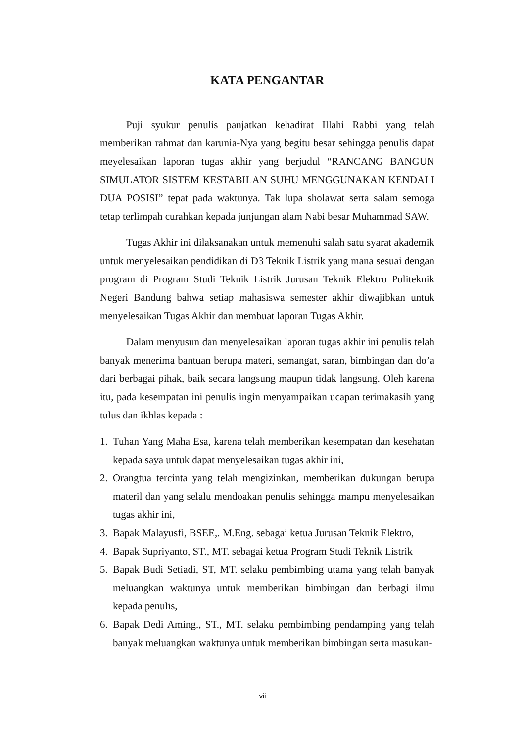KATA PENGANTAR
Puji syukur penulis panjatkan kehadirat Illahi Rabbi yang telah memberikan rahmat dan karunia-Nya yang begitu besar sehingga penulis dapat meyelesaikan laporan tugas akhir yang berjudul “RANCANG BANGUN SIMULATOR SISTEM KESTABILAN SUHU MENGGUNAKAN KENDALI DUA POSISI” tepat pada waktunya. Tak lupa sholawat serta salam semoga tetap terlimpah curahkan kepada junjungan alam Nabi besar Muhammad SAW.
Tugas Akhir ini dilaksanakan untuk memenuhi salah satu syarat akademik untuk menyelesaikan pendidikan di D3 Teknik Listrik yang mana sesuai dengan program di Program Studi Teknik Listrik Jurusan Teknik Elektro Politeknik Negeri Bandung bahwa setiap mahasiswa semester akhir diwajibkan untuk menyelesaikan Tugas Akhir dan membuat laporan Tugas Akhir.
Dalam menyusun dan menyelesaikan laporan tugas akhir ini penulis telah banyak menerima bantuan berupa materi, semangat, saran, bimbingan dan do’a dari berbagai pihak, baik secara langsung maupun tidak langsung. Oleh karena itu, pada kesempatan ini penulis ingin menyampaikan ucapan terimakasih yang tulus dan ikhlas kepada :
1. Tuhan Yang Maha Esa, karena telah memberikan kesempatan dan kesehatan kepada saya untuk dapat menyelesaikan tugas akhir ini,
2. Orangtua tercinta yang telah mengizinkan, memberikan dukungan berupa materil dan yang selalu mendoakan penulis sehingga mampu menyelesaikan tugas akhir ini,
3. Bapak Malayusfi, BSEE,. M.Eng. sebagai ketua Jurusan Teknik Elektro,
4. Bapak Supriyanto, ST., MT. sebagai ketua Program Studi Teknik Listrik
5. Bapak Budi Setiadi, ST, MT. selaku pembimbing utama yang telah banyak meluangkan waktunya untuk memberikan bimbingan dan berbagi ilmu kepada penulis,
6. Bapak Dedi Aming., ST., MT. selaku pembimbing pendamping yang telah banyak meluangkan waktunya untuk memberikan bimbingan serta masukan-
vii